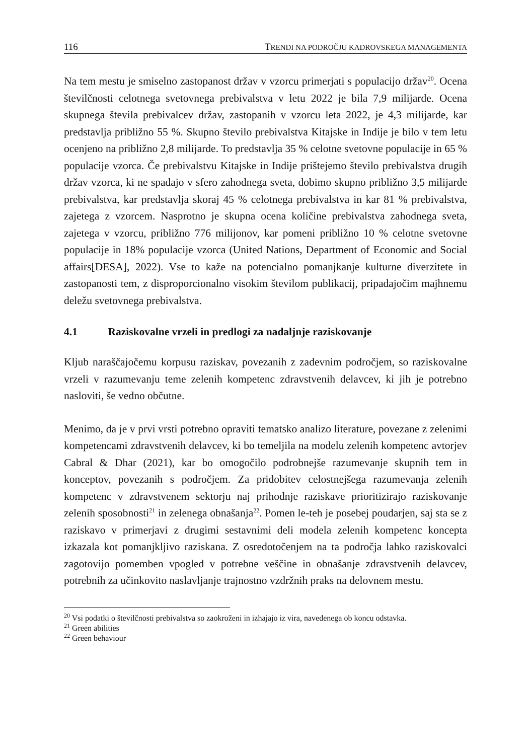116 TRENDI NA PODROČJU KADROVSKEGA MANAGEMENTA
Na tem mestu je smiselno zastopanost držav v vzorcu primerjati s populacijo držav<sup>20</sup>. Ocena številčnosti celotnega svetovnega prebivalstva v letu 2022 je bila 7,9 milijarde. Ocena skupnega števila prebivalcev držav, zastopanih v vzorcu leta 2022, je 4,3 milijarde, kar predstavlja približno 55 %. Skupno število prebivalstva Kitajske in Indije je bilo v tem letu ocenjeno na približno 2,8 milijarde. To predstavlja 35 % celotne svetovne populacije in 65 % populacije vzorca. Če prebivalstvu Kitajske in Indije prištejemo število prebivalstva drugih držav vzorca, ki ne spadajo v sfero zahodnega sveta, dobimo skupno približno 3,5 milijarde prebivalstva, kar predstavlja skoraj 45 % celotnega prebivalstva in kar 81 % prebivalstva, zajetega z vzorcem. Nasprotno je skupna ocena količine prebivalstva zahodnega sveta, zajetega v vzorcu, približno 776 milijonov, kar pomeni približno 10 % celotne svetovne populacije in 18% populacije vzorca (United Nations, Department of Economic and Social affairs[DESA], 2022). Vse to kaže na potencialno pomanjkanje kulturne diverzitete in zastopanosti tem, z disproporcionalno visokim številom publikacij, pripadajočim majhnemu deležu svetovnega prebivalstva.
4.1 Raziskovalne vrzeli in predlogi za nadaljnje raziskovanje
Kljub naraščajočemu korpusu raziskav, povezanih z zadevnim področjem, so raziskovalne vrzeli v razumevanju teme zelenih kompetenc zdravstvenih delavcev, ki jih je potrebno nasloviti, še vedno občutne.
Menimo, da je v prvi vrsti potrebno opraviti tematsko analizo literature, povezane z zelenimi kompetencami zdravstvenih delavcev, ki bo temeljila na modelu zelenih kompetenc avtorjev Cabral & Dhar (2021), kar bo omogočilo podrobnejše razumevanje skupnih tem in konceptov, povezanih s področjem. Za pridobitev celostnejšega razumevanja zelenih kompetenc v zdravstvenem sektorju naj prihodnje raziskave prioritizirajo raziskovanje zelenih sposobnosti<sup>21</sup> in zelenega obnašanja<sup>22</sup>. Pomen le-teh je posebej poudarjen, saj sta se z raziskavo v primerjavi z drugimi sestavnimi deli modela zelenih kompetenc koncepta izkazala kot pomanjkljivo raziskana. Z osredotočenjem na ta področja lahko raziskovalci zagotovijo pomemben vpogled v potrebne veščine in obnašanje zdravstvenih delavcev, potrebnih za učinkovito naslavljanje trajnostno vzdržnih praks na delovnem mestu.
<sup>20</sup> Vsi podatki o številčnosti prebivalstva so zaokroženi in izhajajo iz vira, navedenega ob koncu odstavka.
<sup>21</sup> Green abilities
<sup>22</sup> Green behaviour